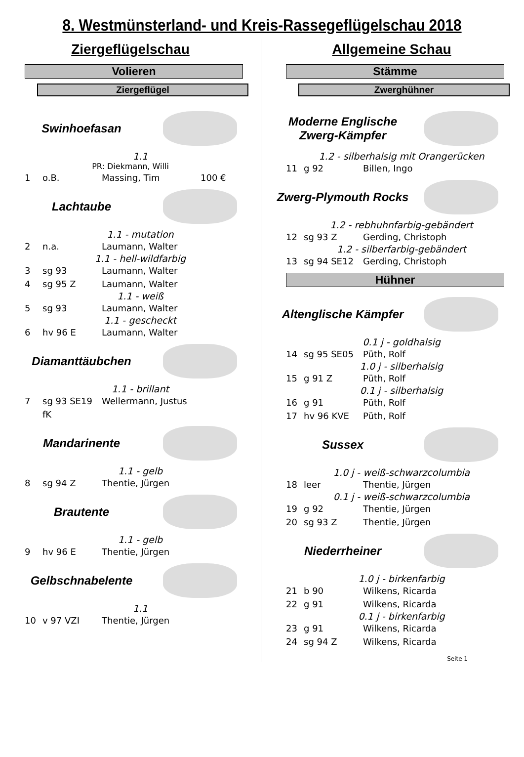8. Westmünsterland- und Kreis-Rassegeflügelschau 2018
Ziergeflügelschau
Volieren
Ziergeflügel
Swinhoefasan
1.1
PR: Diekmann, Willi
1 o.B. Massing, Tim 100 €
Lachtaube
1.1 - mutation
2 n.a. Laumann, Walter
1.1 - hell-wildfarbig
3 sg 93 Laumann, Walter
4 sg 95 Z Laumann, Walter
1.1 - weiß
5 sg 93 Laumann, Walter
1.1 - gescheckt
6 hv 96 E Laumann, Walter
Diamanttäubchen
1.1 - brillant
7 sg 93 SE19 fK Wellermann, Justus
Mandarinente
1.1 - gelb
8 sg 94 Z Thentie, Jürgen
Brautente
1.1 - gelb
9 hv 96 E Thentie, Jürgen
Gelbschnabelente
1.1
10 v 97 VZI Thentie, Jürgen
Allgemeine Schau
Stämme
Zwerghühner
Moderne Englische
Zwerg-Kämpfer
1.2 - silberhalsig mit Orangerücken
11 g 92 Billen, Ingo
Zwerg-Plymouth Rocks
1.2 - rebhuhnfarbig-gebändert
12 sg 93 Z Gerding, Christoph
1.2 - silberfarbig-gebändert
13 sg 94 SE12 Gerding, Christoph
Hühner
Altenglische Kämpfer
0.1 j - goldhalsig
14 sg 95 SE05 Püth, Rolf
1.0 j - silberhalsig
15 g 91 Z Püth, Rolf
0.1 j - silberhalsig
16 g 91 Püth, Rolf
17 hv 96 KVE Püth, Rolf
Sussex
1.0 j - weiß-schwarzcolumbia
18 leer Thentie, Jürgen
0.1 j - weiß-schwarzcolumbia
19 g 92 Thentie, Jürgen
20 sg 93 Z Thentie, Jürgen
Niederrheiner
1.0 j - birkenfarbig
21 b 90 Wilkens, Ricarda
22 g 91 Wilkens, Ricarda
0.1 j - birkenfarbig
23 g 91 Wilkens, Ricarda
24 sg 94 Z Wilkens, Ricarda
Seite 1